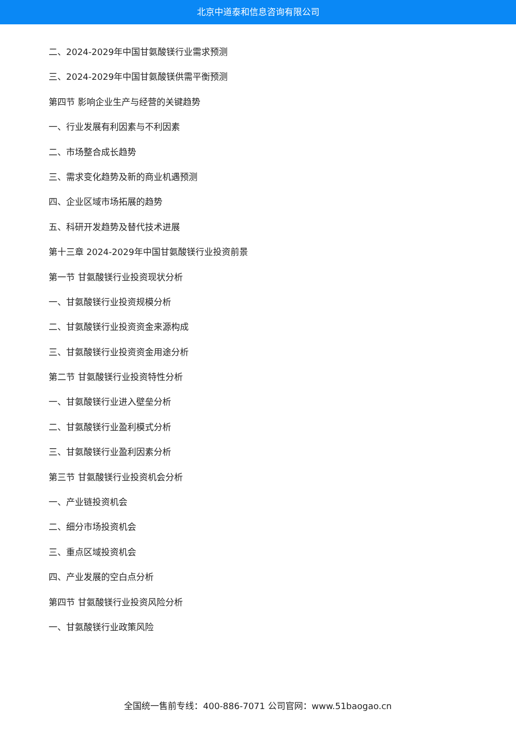北京中道泰和信息咨询有限公司
二、2024-2029年中国甘氨酸镁行业需求预测
三、2024-2029年中国甘氨酸镁供需平衡预测
第四节 影响企业生产与经营的关键趋势
一、行业发展有利因素与不利因素
二、市场整合成长趋势
三、需求变化趋势及新的商业机遇预测
四、企业区域市场拓展的趋势
五、科研开发趋势及替代技术进展
第十三章 2024-2029年中国甘氨酸镁行业投资前景
第一节 甘氨酸镁行业投资现状分析
一、甘氨酸镁行业投资规模分析
二、甘氨酸镁行业投资资金来源构成
三、甘氨酸镁行业投资资金用途分析
第二节 甘氨酸镁行业投资特性分析
一、甘氨酸镁行业进入壁垒分析
二、甘氨酸镁行业盈利模式分析
三、甘氨酸镁行业盈利因素分析
第三节 甘氨酸镁行业投资机会分析
一、产业链投资机会
二、细分市场投资机会
三、重点区域投资机会
四、产业发展的空白点分析
第四节 甘氨酸镁行业投资风险分析
一、甘氨酸镁行业政策风险
全国统一售前专线：400-886-7071 公司官网：www.51baogao.cn